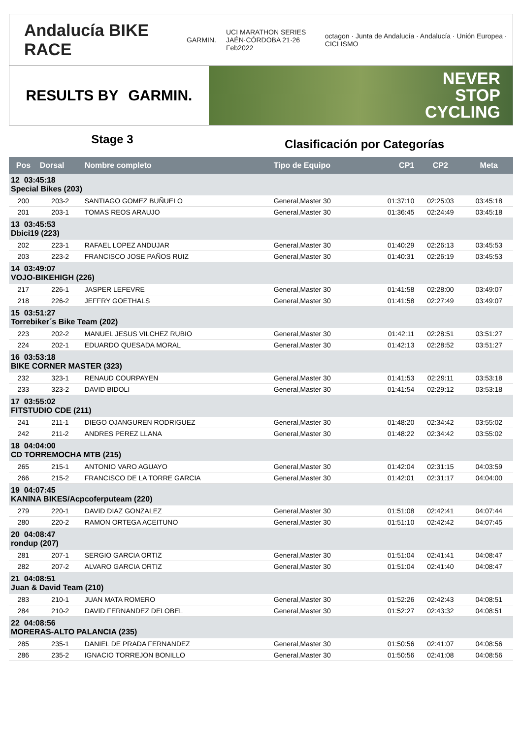Andalucía BIKE RACE GARMIN. UCI MARATHON SERIES
JAÉN·CÓRDOBA 21·26 Feb2022 octagon · Junta de Andalucía · Andalucía · Unión Europea · CICLISMO
RESULTS BY GARMIN.
NEVER
STOP
CYCLING
Stage 3
Clasificación por Categorías
| Pos | Dorsal | Nombre completo | Tipo de Equipo | CP1 | CP2 | Meta |
| --- | --- | --- | --- | --- | --- | --- |
| 12 03:45:18 Special Bikes (203) | | | | | | |
| 200 | 203-2 | SANTIAGO GOMEZ BUÑUELO | General,Master 30 | 01:37:10 | 02:25:03 | 03:45:18 |
| 201 | 203-1 | TOMAS REOS ARAUJO | General,Master 30 | 01:36:45 | 02:24:49 | 03:45:18 |
| 13 03:45:53 Dbici19 (223) | | | | | | |
| 202 | 223-1 | RAFAEL LOPEZ ANDUJAR | General,Master 30 | 01:40:29 | 02:26:13 | 03:45:53 |
| 203 | 223-2 | FRANCISCO JOSE PAÑOS RUIZ | General,Master 30 | 01:40:31 | 02:26:19 | 03:45:53 |
| 14 03:49:07 VOJO-BIKEHIGH (226) | | | | | | |
| 217 | 226-1 | JASPER LEFEVRE | General,Master 30 | 01:41:58 | 02:28:00 | 03:49:07 |
| 218 | 226-2 | JEFFRY GOETHALS | General,Master 30 | 01:41:58 | 02:27:49 | 03:49:07 |
| 15 03:51:27 Torrebiker´s Bike Team (202) | | | | | | |
| 223 | 202-2 | MANUEL JESUS VILCHEZ RUBIO | General,Master 30 | 01:42:11 | 02:28:51 | 03:51:27 |
| 224 | 202-1 | EDUARDO QUESADA MORAL | General,Master 30 | 01:42:13 | 02:28:52 | 03:51:27 |
| 16 03:53:18 BIKE CORNER MASTER (323) | | | | | | |
| 232 | 323-1 | RENAUD COURPAYEN | General,Master 30 | 01:41:53 | 02:29:11 | 03:53:18 |
| 233 | 323-2 | DAVID BIDOLI | General,Master 30 | 01:41:54 | 02:29:12 | 03:53:18 |
| 17 03:55:02 FITSTUDIO CDE (211) | | | | | | |
| 241 | 211-1 | DIEGO OJANGUREN RODRIGUEZ | General,Master 30 | 01:48:20 | 02:34:42 | 03:55:02 |
| 242 | 211-2 | ANDRES PEREZ LLANA | General,Master 30 | 01:48:22 | 02:34:42 | 03:55:02 |
| 18 04:04:00 CD TORREMOCHA MTB (215) | | | | | | |
| 265 | 215-1 | ANTONIO VARO AGUAYO | General,Master 30 | 01:42:04 | 02:31:15 | 04:03:59 |
| 266 | 215-2 | FRANCISCO DE LA TORRE GARCIA | General,Master 30 | 01:42:01 | 02:31:17 | 04:04:00 |
| 19 04:07:45 KANINA BIKES/Acpcoferputeam (220) | | | | | | |
| 279 | 220-1 | DAVID DIAZ GONZALEZ | General,Master 30 | 01:51:08 | 02:42:41 | 04:07:44 |
| 280 | 220-2 | RAMON ORTEGA ACEITUNO | General,Master 30 | 01:51:10 | 02:42:42 | 04:07:45 |
| 20 04:08:47 rondup (207) | | | | | | |
| 281 | 207-1 | SERGIO GARCIA ORTIZ | General,Master 30 | 01:51:04 | 02:41:41 | 04:08:47 |
| 282 | 207-2 | ALVARO GARCIA ORTIZ | General,Master 30 | 01:51:04 | 02:41:40 | 04:08:47 |
| 21 04:08:51 Juan & David Team (210) | | | | | | |
| 283 | 210-1 | JUAN MATA ROMERO | General,Master 30 | 01:52:26 | 02:42:43 | 04:08:51 |
| 284 | 210-2 | DAVID FERNANDEZ DELOBEL | General,Master 30 | 01:52:27 | 02:43:32 | 04:08:51 |
| 22 04:08:56 MORERAS-ALTO PALANCIA (235) | | | | | | |
| 285 | 235-1 | DANIEL DE PRADA FERNANDEZ | General,Master 30 | 01:50:56 | 02:41:07 | 04:08:56 |
| 286 | 235-2 | IGNACIO TORREJON BONILLO | General,Master 30 | 01:50:56 | 02:41:08 | 04:08:56 |